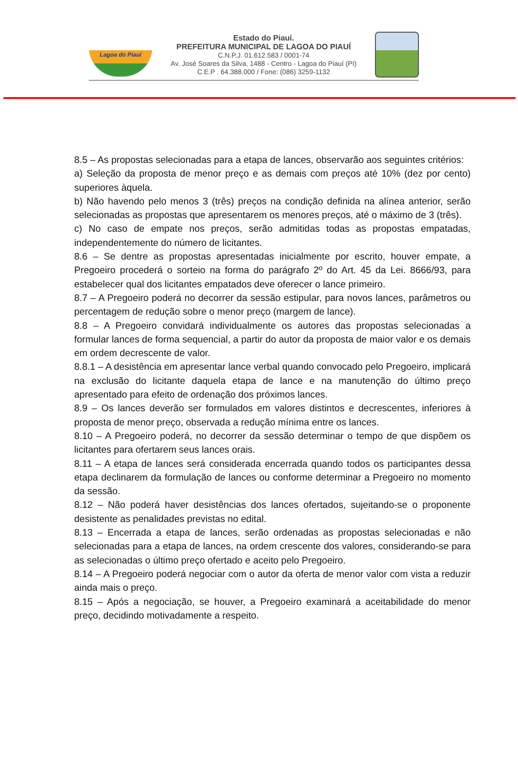Lagoa do Piauí
Estado do Piauí.
PREFEITURA MUNICIPAL DE LAGOA DO PIAUÍ
C.N.P.J. 01.612.583 / 0001-74
Av. José Soares da Silva, 1488 - Centro - Lagoa do Piauí (PI)
C.E.P . 64.388.000 / Fone: (086) 3259-1132
8.5 – As propostas selecionadas para a etapa de lances, observarão aos seguintes critérios:
a) Seleção da proposta de menor preço e as demais com preços até 10% (dez por cento) superiores àquela.
b) Não havendo pelo menos 3 (três) preços na condição definida na alínea anterior, serão selecionadas as propostas que apresentarem os menores preços, até o máximo de 3 (três).
c) No caso de empate nos preços, serão admitidas todas as propostas empatadas, independentemente do número de licitantes.
8.6 – Se dentre as propostas apresentadas inicialmente por escrito, houver empate, a Pregoeiro procederá o sorteio na forma do parágrafo 2º do Art. 45 da Lei. 8666/93, para estabelecer qual dos licitantes empatados deve oferecer o lance primeiro.
8.7 – A Pregoeiro poderá no decorrer da sessão estipular, para novos lances, parâmetros ou percentagem de redução sobre o menor preço (margem de lance).
8.8 – A Pregoeiro convidará individualmente os autores das propostas selecionadas a formular lances de forma sequencial, a partir do autor da proposta de maior valor e os demais em ordem decrescente de valor.
8.8.1 – A desistência em apresentar lance verbal quando convocado pelo Pregoeiro, implicará na exclusão do licitante daquela etapa de lance e na manutenção do último preço apresentado para efeito de ordenação dos próximos lances.
8.9 – Os lances deverão ser formulados em valores distintos e decrescentes, inferiores à proposta de menor preço, observada a redução mínima entre os lances.
8.10 – A Pregoeiro poderá, no decorrer da sessão determinar o tempo de que dispõem os licitantes para ofertarem seus lances orais.
8.11 – A etapa de lances será considerada encerrada quando todos os participantes dessa etapa declinarem da formulação de lances ou conforme determinar a Pregoeiro no momento da sessão.
8.12 – Não poderá haver desistências dos lances ofertados, sujeitando-se o proponente desistente as penalidades previstas no edital.
8.13 – Encerrada a etapa de lances, serão ordenadas as propostas selecionadas e não selecionadas para a etapa de lances, na ordem crescente dos valores, considerando-se para as selecionadas o último preço ofertado e aceito pelo Pregoeiro.
8.14 – A Pregoeiro poderá negociar com o autor da oferta de menor valor com vista a reduzir ainda mais o preço.
8.15 – Após a negociação, se houver, a Pregoeiro examinará a aceitabilidade do menor preço, decidindo motivadamente a respeito.